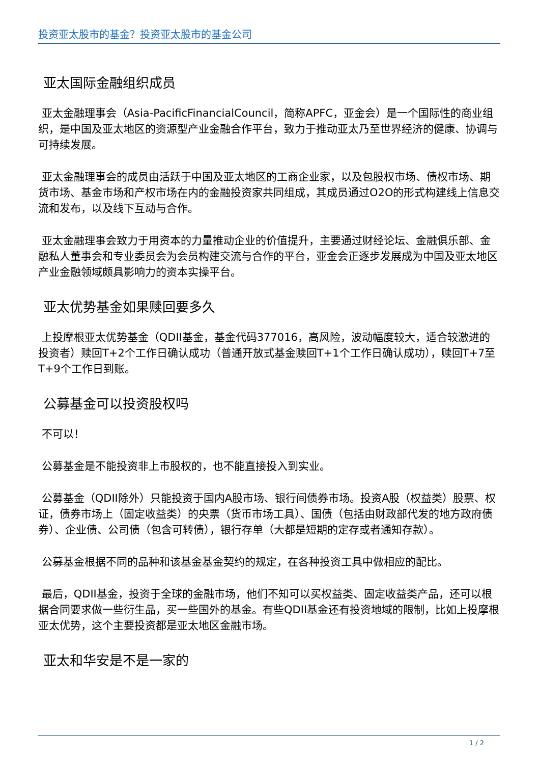投资亚太股市的基金？投资亚太股市的基金公司
亚太国际金融组织成员
亚太金融理事会（Asia-PacificFinancialCouncil，简称APFC，亚金会）是一个国际性的商业组织，是中国及亚太地区的资源型产业金融合作平台，致力于推动亚太乃至世界经济的健康、协调与可持续发展。
亚太金融理事会的成员由活跃于中国及亚太地区的工商企业家，以及包股权市场、债权市场、期货市场、基金市场和产权市场在内的金融投资家共同组成，其成员通过O2O的形式构建线上信息交流和发布，以及线下互动与合作。
亚太金融理事会致力于用资本的力量推动企业的价值提升，主要通过财经论坛、金融俱乐部、金融私人董事会和专业委员会为会员构建交流与合作的平台，亚金会正逐步发展成为中国及亚太地区产业金融领域颇具影响力的资本实操平台。
亚太优势基金如果赎回要多久
上投摩根亚太优势基金（QDII基金，基金代码377016，高风险，波动幅度较大，适合较激进的投资者）赎回T+2个工作日确认成功（普通开放式基金赎回T+1个工作日确认成功），赎回T+7至T+9个工作日到账。
公募基金可以投资股权吗
不可以！
公募基金是不能投资非上市股权的，也不能直接投入到实业。
公募基金（QDII除外）只能投资于国内A股市场、银行间债券市场。投资A股（权益类）股票、权证，债券市场上（固定收益类）的央票（货币市场工具）、国债（包括由财政部代发的地方政府债券）、企业债、公司债（包含可转债），银行存单（大都是短期的定存或者通知存款）。
公募基金根据不同的品种和该基金基金契约的规定，在各种投资工具中做相应的配比。
最后，QDII基金，投资于全球的金融市场，他们不知可以买权益类、固定收益类产品，还可以根据合同要求做一些衍生品，买一些国外的基金。有些QDII基金还有投资地域的限制，比如上投摩根亚太优势，这个主要投资都是亚太地区金融市场。
亚太和华安是不是一家的
1 / 2